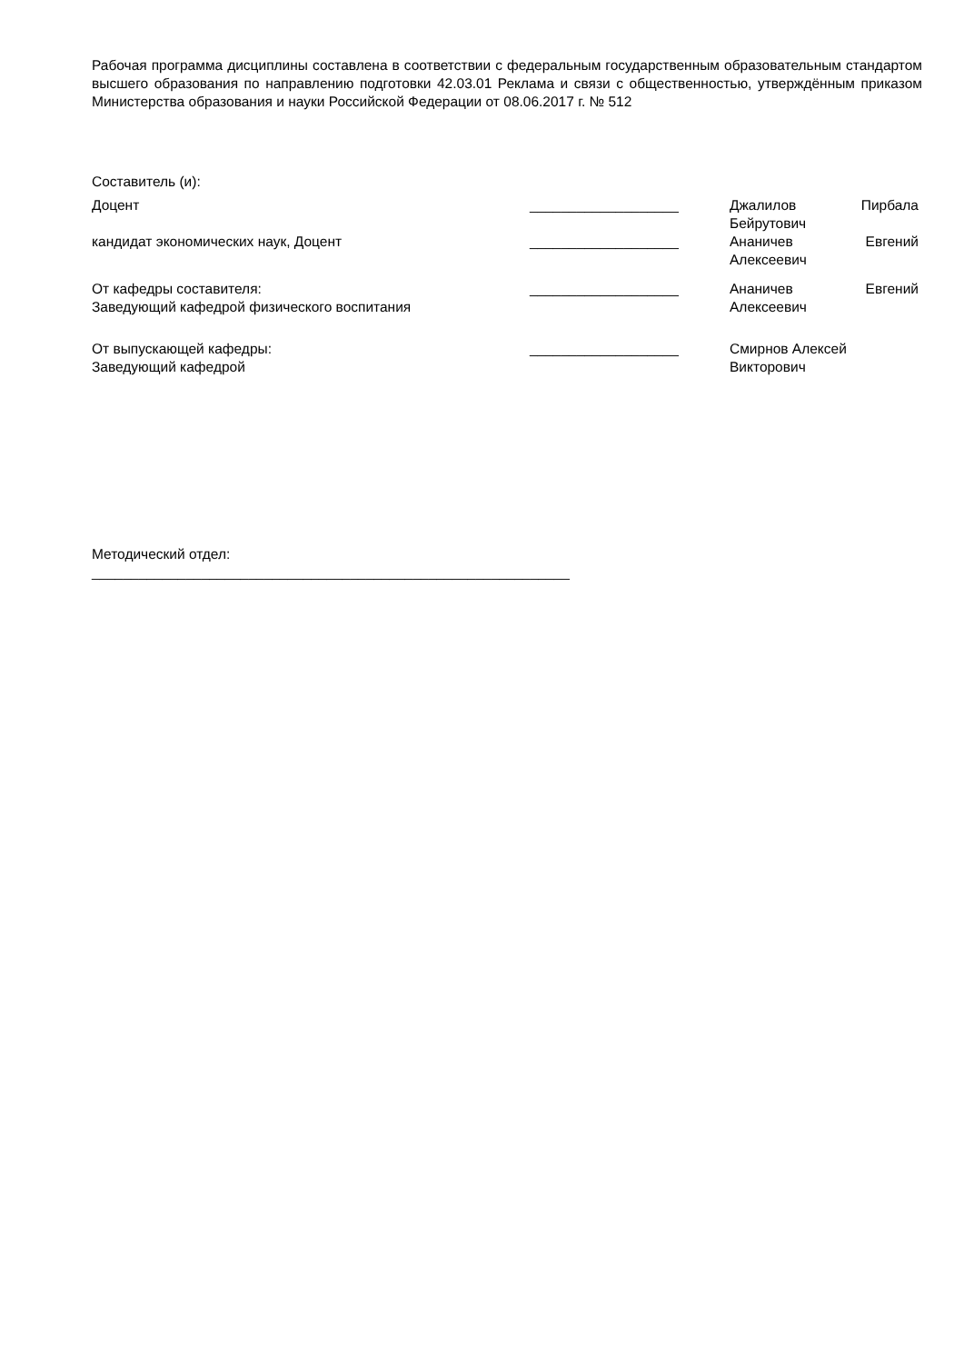Рабочая программа дисциплины составлена в соответствии с федеральным государственным образовательным стандартом высшего образования по направлению подготовки 42.03.01 Реклама и связи с общественностью, утверждённым приказом Министерства образования и науки Российской Федерации от 08.06.2017 г. № 512
Составитель (и):
Доцент ___________________ Джалилов Пирбала
Бейрутович
кандидат экономических наук, Доцент ___________________ Ананичев Евгений
Алексеевич
От кафедры составителя:
Заведующий кафедрой физического воспитания
___________________ Ананичев Евгений
Алексеевич
От выпускающей кафедры:
Заведующий кафедрой
___________________ Смирнов Алексей
Викторович
Методический отдел:
_____________________________________________________________